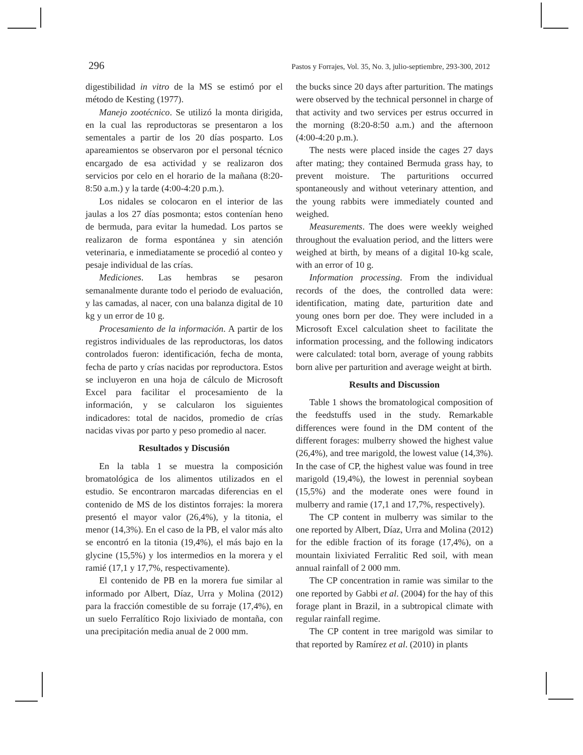296 Pastos y Forrajes, Vol. 35, No. 3, julio-septiembre, 293-300, 2012
digestibilidad in vitro de la MS se estimó por el método de Kesting (1977).
Manejo zootécnico. Se utilizó la monta dirigida, en la cual las reproductoras se presentaron a los sementales a partir de los 20 días posparto. Los apareamientos se observaron por el personal técnico encargado de esa actividad y se realizaron dos servicios por celo en el horario de la mañana (8:20-8:50 a.m.) y la tarde (4:00-4:20 p.m.).
Los nidales se colocaron en el interior de las jaulas a los 27 días posmonta; estos contenían heno de bermuda, para evitar la humedad. Los partos se realizaron de forma espontánea y sin atención veterinaria, e inmediatamente se procedió al conteo y pesaje individual de las crías.
Mediciones. Las hembras se pesaron semanalmente durante todo el periodo de evaluación, y las camadas, al nacer, con una balanza digital de 10 kg y un error de 10 g.
Procesamiento de la información. A partir de los registros individuales de las reproductoras, los datos controlados fueron: identificación, fecha de monta, fecha de parto y crías nacidas por reproductora. Estos se incluyeron en una hoja de cálculo de Microsoft Excel para facilitar el procesamiento de la información, y se calcularon los siguientes indicadores: total de nacidos, promedio de crías nacidas vivas por parto y peso promedio al nacer.
Resultados y Discusión
En la tabla 1 se muestra la composición bromatológica de los alimentos utilizados en el estudio. Se encontraron marcadas diferencias en el contenido de MS de los distintos forrajes: la morera presentó el mayor valor (26,4%), y la titonia, el menor (14,3%). En el caso de la PB, el valor más alto se encontró en la titonia (19,4%), el más bajo en la glycine (15,5%) y los intermedios en la morera y el ramié (17,1 y 17,7%, respectivamente).
El contenido de PB en la morera fue similar al informado por Albert, Díaz, Urra y Molina (2012) para la fracción comestible de su forraje (17,4%), en un suelo Ferralítico Rojo lixiviado de montaña, con una precipitación media anual de 2 000 mm.
the bucks since 20 days after parturition. The matings were observed by the technical personnel in charge of that activity and two services per estrus occurred in the morning (8:20-8:50 a.m.) and the afternoon (4:00-4:20 p.m.).
The nests were placed inside the cages 27 days after mating; they contained Bermuda grass hay, to prevent moisture. The parturitions occurred spontaneously and without veterinary attention, and the young rabbits were immediately counted and weighed.
Measurements. The does were weekly weighed throughout the evaluation period, and the litters were weighed at birth, by means of a digital 10-kg scale, with an error of 10 g.
Information processing. From the individual records of the does, the controlled data were: identification, mating date, parturition date and young ones born per doe. They were included in a Microsoft Excel calculation sheet to facilitate the information processing, and the following indicators were calculated: total born, average of young rabbits born alive per parturition and average weight at birth.
Results and Discussion
Table 1 shows the bromatological composition of the feedstuffs used in the study. Remarkable differences were found in the DM content of the different forages: mulberry showed the highest value (26,4%), and tree marigold, the lowest value (14,3%). In the case of CP, the highest value was found in tree marigold (19,4%), the lowest in perennial soybean (15,5%) and the moderate ones were found in mulberry and ramie (17,1 and 17,7%, respectively).
The CP content in mulberry was similar to the one reported by Albert, Díaz, Urra and Molina (2012) for the edible fraction of its forage (17,4%), on a mountain lixiviated Ferralitic Red soil, with mean annual rainfall of 2 000 mm.
The CP concentration in ramie was similar to the one reported by Gabbi et al. (2004) for the hay of this forage plant in Brazil, in a subtropical climate with regular rainfall regime.
The CP content in tree marigold was similar to that reported by Ramírez et al. (2010) in plants